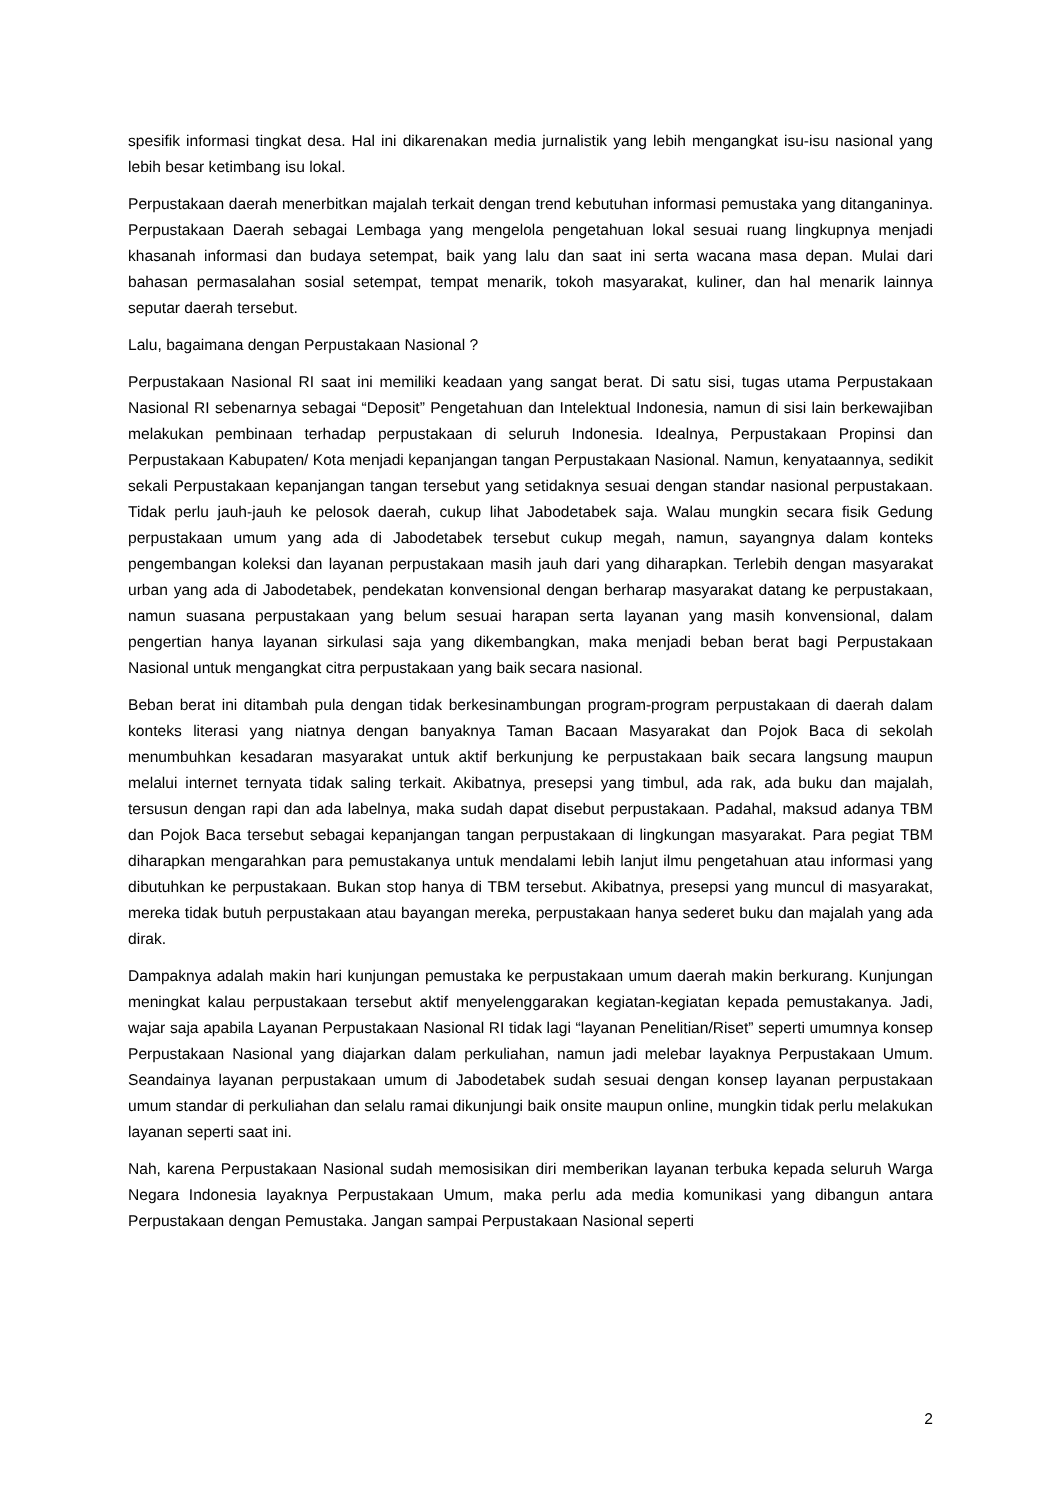spesifik informasi tingkat desa. Hal ini dikarenakan media jurnalistik yang lebih mengangkat isu-isu nasional yang lebih besar ketimbang isu lokal.
Perpustakaan daerah menerbitkan majalah terkait dengan trend kebutuhan informasi pemustaka yang ditanganinya. Perpustakaan Daerah sebagai Lembaga yang mengelola pengetahuan lokal sesuai ruang lingkupnya menjadi khasanah informasi dan budaya setempat, baik yang lalu dan saat ini serta wacana masa depan. Mulai dari bahasan permasalahan sosial setempat, tempat menarik, tokoh masyarakat, kuliner, dan hal menarik lainnya seputar daerah tersebut.
Lalu, bagaimana dengan Perpustakaan Nasional ?
Perpustakaan Nasional RI saat ini memiliki keadaan yang sangat berat. Di satu sisi, tugas utama Perpustakaan Nasional RI sebenarnya sebagai “Deposit” Pengetahuan dan Intelektual Indonesia, namun di sisi lain berkewajiban melakukan pembinaan terhadap perpustakaan di seluruh Indonesia. Idealnya, Perpustakaan Propinsi dan Perpustakaan Kabupaten/ Kota menjadi kepanjangan tangan Perpustakaan Nasional. Namun, kenyataannya, sedikit sekali Perpustakaan kepanjangan tangan tersebut yang setidaknya sesuai dengan standar nasional perpustakaan. Tidak perlu jauh-jauh ke pelosok daerah, cukup lihat Jabodetabek saja. Walau mungkin secara fisik Gedung perpustakaan umum yang ada di Jabodetabek tersebut cukup megah, namun, sayangnya dalam konteks pengembangan koleksi dan layanan perpustakaan masih jauh dari yang diharapkan. Terlebih dengan masyarakat urban yang ada di Jabodetabek, pendekatan konvensional dengan berharap masyarakat datang ke perpustakaan, namun suasana perpustakaan yang belum sesuai harapan serta layanan yang masih konvensional, dalam pengertian hanya layanan sirkulasi saja yang dikembangkan, maka menjadi beban berat bagi Perpustakaan Nasional untuk mengangkat citra perpustakaan yang baik secara nasional.
Beban berat ini ditambah pula dengan tidak berkesinambungan program-program perpustakaan di daerah dalam konteks literasi yang niatnya dengan banyaknya Taman Bacaan Masyarakat dan Pojok Baca di sekolah menumbuhkan kesadaran masyarakat untuk aktif berkunjung ke perpustakaan baik secara langsung maupun melalui internet ternyata tidak saling terkait. Akibatnya, presepsi yang timbul, ada rak, ada buku dan majalah, tersusun dengan rapi dan ada labelnya, maka sudah dapat disebut perpustakaan. Padahal, maksud adanya TBM dan Pojok Baca tersebut sebagai kepanjangan tangan perpustakaan di lingkungan masyarakat. Para pegiat TBM diharapkan mengarahkan para pemustakanya untuk mendalami lebih lanjut ilmu pengetahuan atau informasi yang dibutuhkan ke perpustakaan. Bukan stop hanya di TBM tersebut. Akibatnya, presepsi yang muncul di masyarakat, mereka tidak butuh perpustakaan atau bayangan mereka, perpustakaan hanya sederet buku dan majalah yang ada dirak.
Dampaknya adalah makin hari kunjungan pemustaka ke perpustakaan umum daerah makin berkurang. Kunjungan meningkat kalau perpustakaan tersebut aktif menyelenggarakan kegiatan-kegiatan kepada pemustakanya. Jadi, wajar saja apabila Layanan Perpustakaan Nasional RI tidak lagi “layanan Penelitian/Riset” seperti umumnya konsep Perpustakaan Nasional yang diajarkan dalam perkuliahan, namun jadi melebar layaknya Perpustakaan Umum. Seandainya layanan perpustakaan umum di Jabodetabek sudah sesuai dengan konsep layanan perpustakaan umum standar di perkuliahan dan selalu ramai dikunjungi baik onsite maupun online, mungkin tidak perlu melakukan layanan seperti saat ini.
Nah, karena Perpustakaan Nasional sudah memosisikan diri memberikan layanan terbuka kepada seluruh Warga Negara Indonesia layaknya Perpustakaan Umum, maka perlu ada media komunikasi yang dibangun antara Perpustakaan dengan Pemustaka. Jangan sampai Perpustakaan Nasional seperti
2